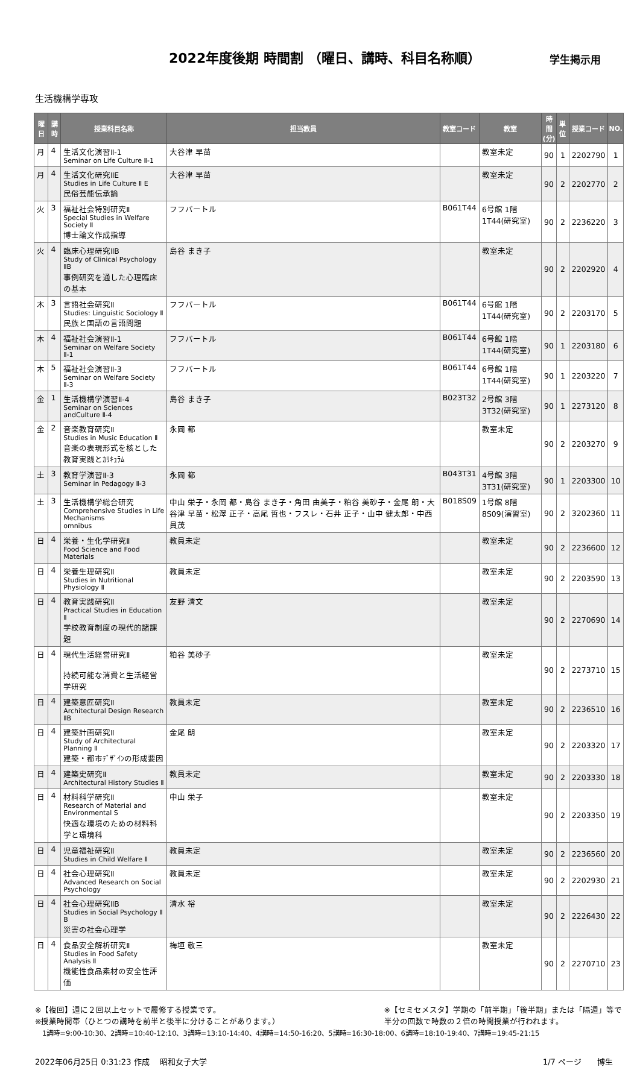2022年度後期 時間割 （曜日、講時、科目名称順）
学生掲示用
生活機構学専攻
| 曜日 | 講時 | 授業科目名称 | 担当教員 | 教室コード | 教室 | 時間 (分) | 単位 | 授業コード | NO. |
| --- | --- | --- | --- | --- | --- | --- | --- | --- | --- |
| 月 | 4 | 生活文化演習Ⅱ-1 Seminar on Life Culture Ⅱ-1 | 大谷津 早苗 | | 教室未定 | 90 | 1 | 2202790 | 1 |
| 月 | 4 | 生活文化研究ⅡE Studies in Life Culture Ⅱ E 民俗芸能伝承論 | 大谷津 早苗 | | 教室未定 | 90 | 2 | 2202770 | 2 |
| 火 | 3 | 福祉社会特別研究Ⅱ Special Studies in Welfare Society Ⅱ 博士論文作成指導 | フフバートル | B061T44 | 6号館 1階 1T44(研究室) | 90 | 2 | 2236220 | 3 |
| 火 | 4 | 臨床心理研究ⅡB Study of Clinical Psychology ⅡB 事例研究を通した心理臨床の基本 | 島谷 まき子 | | 教室未定 | 90 | 2 | 2202920 | 4 |
| 木 | 3 | 言語社会研究Ⅱ Studies: Linguistic Sociology Ⅱ 民族と国語の言語問題 | フフバートル | B061T44 | 6号館 1階 1T44(研究室) | 90 | 2 | 2203170 | 5 |
| 木 | 4 | 福祉社会演習Ⅱ-1 Seminar on Welfare Society Ⅱ-1 | フフバートル | B061T44 | 6号館 1階 1T44(研究室) | 90 | 1 | 2203180 | 6 |
| 木 | 5 | 福祉社会演習Ⅱ-3 Seminar on Welfare Society Ⅱ-3 | フフバートル | B061T44 | 6号館 1階 1T44(研究室) | 90 | 1 | 2203220 | 7 |
| 金 | 1 | 生活機構学演習Ⅱ-4 Seminar on Sciences andCulture Ⅱ-4 | 島谷 まき子 | B023T32 | 2号館 3階 3T32(研究室) | 90 | 1 | 2273120 | 8 |
| 金 | 2 | 音楽教育研究Ⅱ Studies in Music Education Ⅱ 音楽の表現形式を核とした教育実践とｶﾘｷｭﾗﾑ | 永岡 都 | | 教室未定 | 90 | 2 | 2203270 | 9 |
| 土 | 3 | 教育学演習Ⅱ-3 Seminar in Pedagogy Ⅱ-3 | 永岡 都 | B043T31 | 4号館 3階 3T31(研究室) | 90 | 1 | 2203300 | 10 |
| 土 | 3 | 生活機構学総合研究 Comprehensive Studies in Life Mechanisms omnibus | 中山 栄子・永岡 都・島谷 まき子・角田 由美子・粕谷 美砂子・金尾 朗・大谷津 早苗・松澤 正子・高尾 哲也・フスレ・石井 正子・山中 健太郎・中西 員茂 | B018S09 | 1号館 8階 8S09(演習室) | 90 | 2 | 3202360 | 11 |
| 日 | 4 | 栄養・生化学研究Ⅱ Food Science and Food Materials | 教員未定 | | 教室未定 | 90 | 2 | 2236600 | 12 |
| 日 | 4 | 栄養生理研究Ⅱ Studies in Nutritional Physiology Ⅱ | 教員未定 | | 教室未定 | 90 | 2 | 2203590 | 13 |
| 日 | 4 | 教育実践研究Ⅱ Practical Studies in Education Ⅱ 学校教育制度の現代的諸課題 | 友野 清文 | | 教室未定 | 90 | 2 | 2270690 | 14 |
| 日 | 4 | 現代生活経営研究Ⅱ 持続可能な消費と生活経営学研究 | 粕谷 美砂子 | | 教室未定 | 90 | 2 | 2273710 | 15 |
| 日 | 4 | 建築意匠研究Ⅱ Architectural Design Research ⅡB | 教員未定 | | 教室未定 | 90 | 2 | 2236510 | 16 |
| 日 | 4 | 建築計画研究Ⅱ Study of Architectural Planning Ⅱ 建築・都市ﾃﾞｻﾞｲﾝの形成要因 | 金尾 朗 | | 教室未定 | 90 | 2 | 2203320 | 17 |
| 日 | 4 | 建築史研究Ⅱ Architectural History Studies Ⅱ | 教員未定 | | 教室未定 | 90 | 2 | 2203330 | 18 |
| 日 | 4 | 材料科学研究Ⅱ Research of Material and Environmental S 快適な環境のための材料科学と環境科 | 中山 栄子 | | 教室未定 | 90 | 2 | 2203350 | 19 |
| 日 | 4 | 児童福祉研究Ⅱ Studies in Child Welfare Ⅱ | 教員未定 | | 教室未定 | 90 | 2 | 2236560 | 20 |
| 日 | 4 | 社会心理研究Ⅱ Advanced Research on Social Psychology | 教員未定 | | 教室未定 | 90 | 2 | 2202930 | 21 |
| 日 | 4 | 社会心理研究ⅡB Studies in Social Psychology Ⅱ B 災害の社会心理学 | 清水 裕 | | 教室未定 | 90 | 2 | 2226430 | 22 |
| 日 | 4 | 食品安全解析研究Ⅱ Studies in Food Safety Analysis Ⅱ 機能性食品素材の安全性評価 | 梅垣 敬三 | | 教室未定 | 90 | 2 | 2270710 | 23 |
※【複回】週に２回以上セットで履修する授業です。
※授業時間帯（ひとつの講時を前半と後半に分けることがあります。）
※【セミセメスタ】学期の「前半期」「後半期」または「隔週」等で
半分の回数で時数の２倍の時間授業が行われます。
1講時=9:00-10:30、2講時=10:40-12:10、3講時=13:10-14:40、4講時=14:50-16:20、5講時=16:30-18:00、6講時=18:10-19:40、7講時=19:45-21:15
2022年06月25日 0:31:23 作成　 昭和女子大学 1/7 ページ　　博生